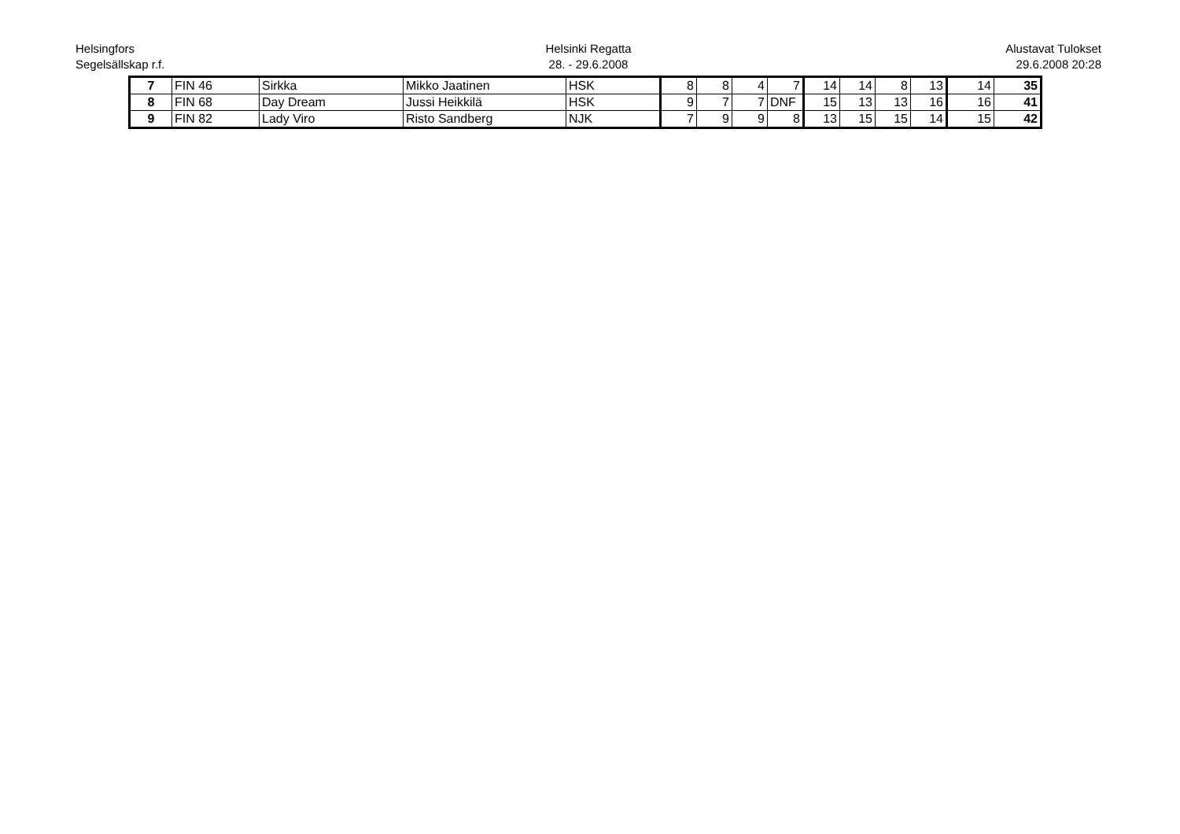Helsingfors
Segelsällskap r.f.
Helsinki Regatta
28. - 29.6.2008
Alustavat Tulokset
29.6.2008 20:28
| 7 | FIN 46 | Sirkka | Mikko Jaatinen | HSK | 8 | 8 | 4 | 7 | 14 | 14 | 8 | 13 | 14 | 35 |
| 8 | FIN 68 | Day Dream | Jussi Heikkilä | HSK | 9 | 7 | 7 | DNF | 15 | 13 | 13 | 16 | 16 | 41 |
| 9 | FIN 82 | Lady Viro | Risto Sandberg | NJK | 7 | 9 | 9 | 8 | 13 | 15 | 15 | 14 | 15 | 42 |